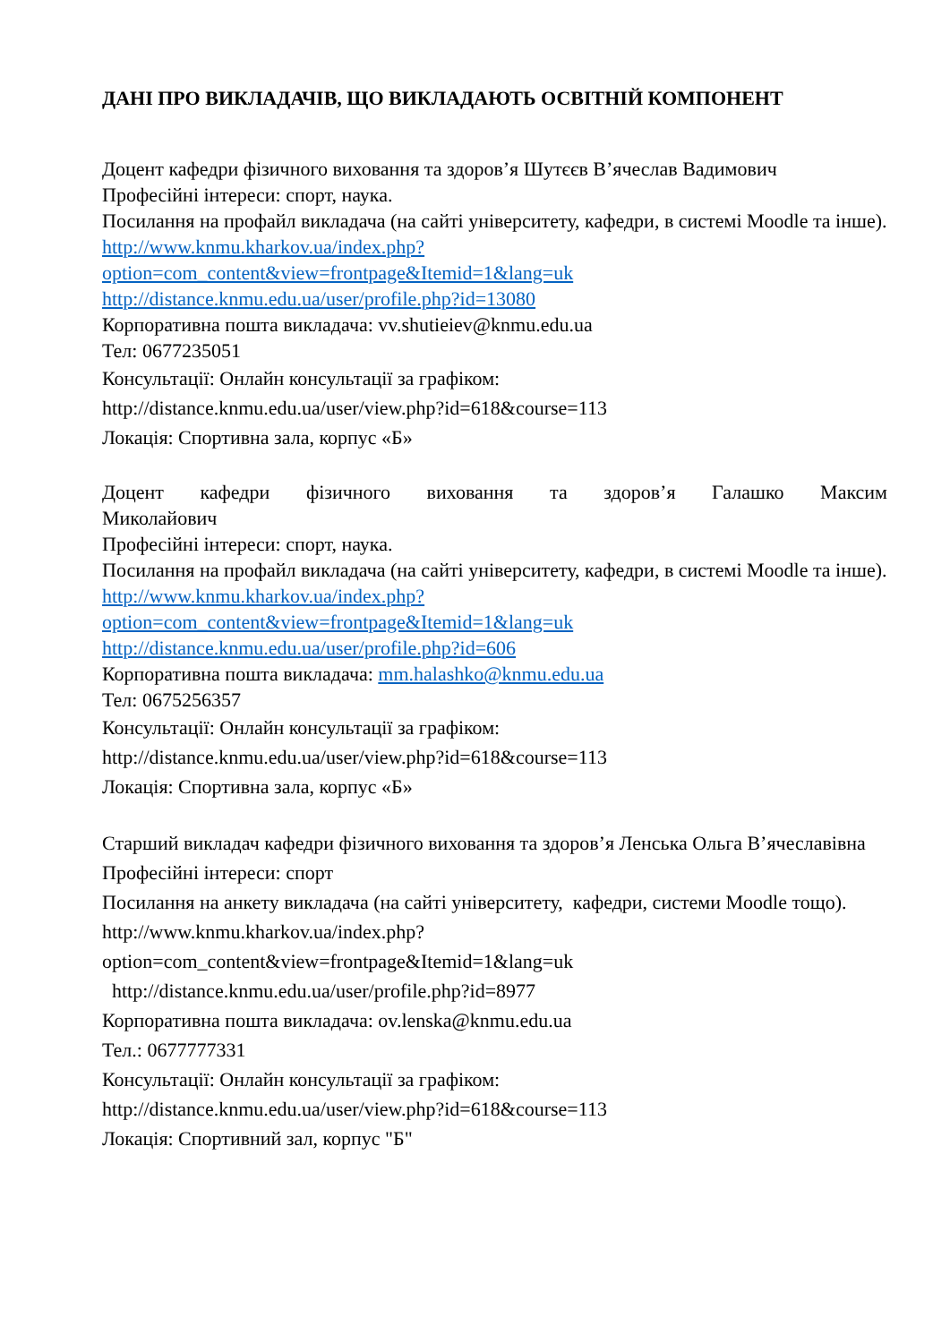ДАНІ ПРО ВИКЛАДАЧІВ, ЩО ВИКЛАДАЮТЬ ОСВІТНІЙ КОМПОНЕНТ
Доцент кафедри фізичного виховання та здоров’я Шутєєв В’ячеслав Вадимович
Професійні інтереси: спорт, наука.
Посилання на профайл викладача (на сайті університету, кафедри, в системі Moodle та інше).
http://www.knmu.kharkov.ua/index.php?option=com_content&view=frontpage&Itemid=1&lang=uk
http://distance.knmu.edu.ua/user/profile.php?id=13080
Корпоративна пошта викладача: vv.shutieiev@knmu.edu.ua
Тел: 0677235051
Консультації: Онлайн консультації за графіком:
http://distance.knmu.edu.ua/user/view.php?id=618&course=113
Локація: Спортивна зала, корпус «Б»
Доцент кафедри фізичного виховання та здоров’я Галашко Максим
Миколайович
Професійні інтереси: спорт, наука.
Посилання на профайл викладача (на сайті університету, кафедри, в системі Moodle та інше).
http://www.knmu.kharkov.ua/index.php?option=com_content&view=frontpage&Itemid=1&lang=uk
http://distance.knmu.edu.ua/user/profile.php?id=606
Корпоративна пошта викладача: mm.halashko@knmu.edu.ua
Тел: 0675256357
Консультації: Онлайн консультації за графіком:
http://distance.knmu.edu.ua/user/view.php?id=618&course=113
Локація: Спортивна зала, корпус «Б»
Старший викладач кафедри фізичного виховання та здоров’я Ленська Ольга В’ячеславівна
Професійні інтереси: спорт
Посилання на анкету викладача (на сайті університету, кафедри, системи Moodle тощо).
http://www.knmu.kharkov.ua/index.php?option=com_content&view=frontpage&Itemid=1&lang=uk
http://distance.knmu.edu.ua/user/profile.php?id=8977
Корпоративна пошта викладача: ov.lenska@knmu.edu.ua
Тел.: 0677777331
Консультації: Онлайн консультації за графіком:
http://distance.knmu.edu.ua/user/view.php?id=618&course=113
Локація: Спортивний зал, корпус "Б"